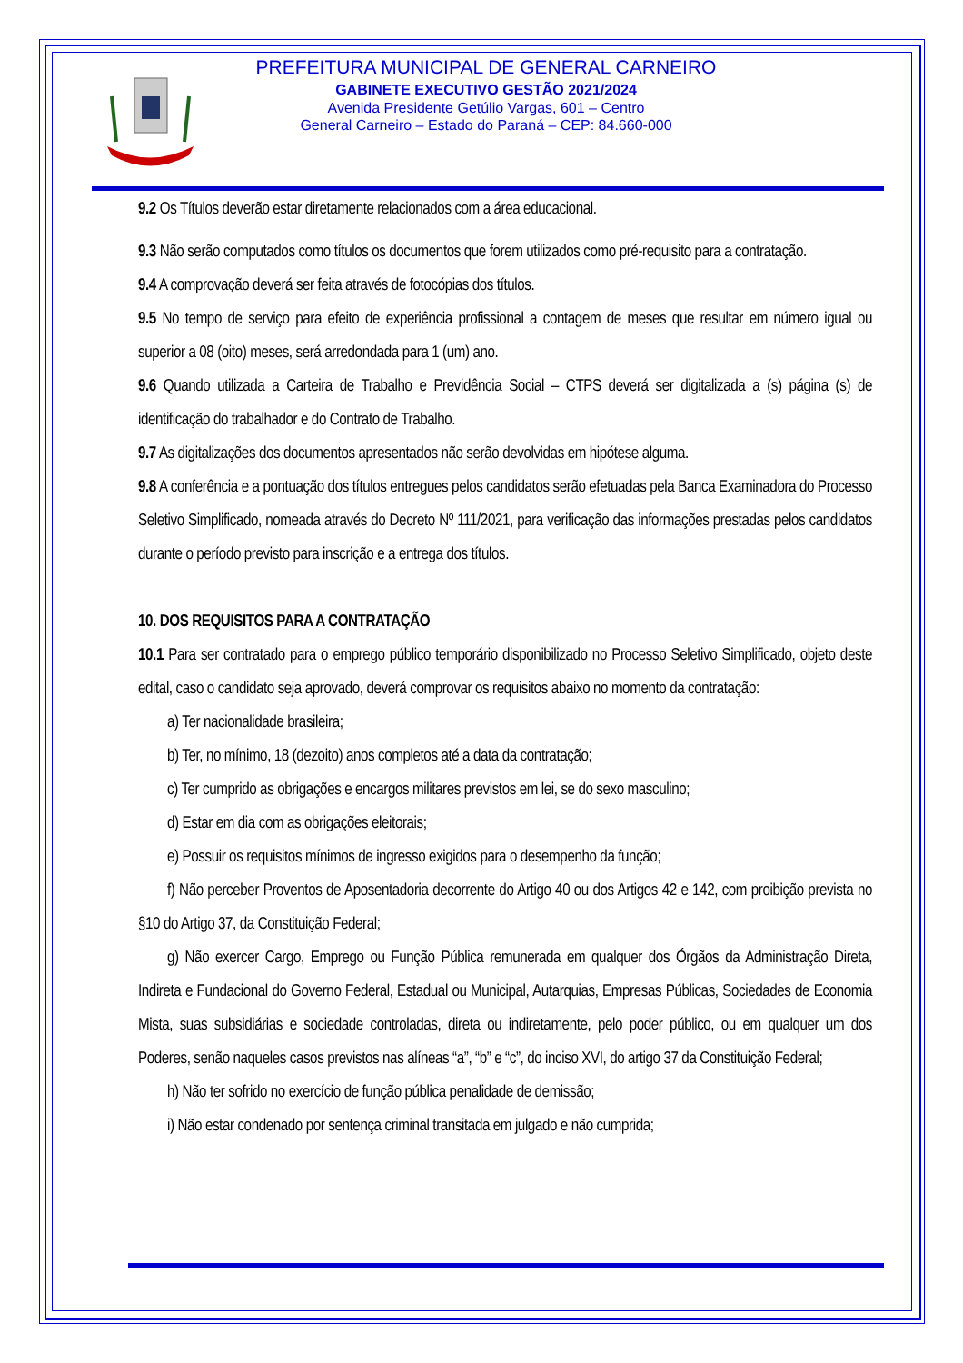PREFEITURA MUNICIPAL DE GENERAL CARNEIRO
GABINETE EXECUTIVO GESTÃO 2021/2024
Avenida Presidente Getúlio Vargas, 601 – Centro
General Carneiro – Estado do Paraná – CEP: 84.660-000
9.2 Os Títulos deverão estar diretamente relacionados com a área educacional.
9.3 Não serão computados como títulos os documentos que forem utilizados como pré-requisito para a contratação.
9.4 A comprovação deverá ser feita através de fotocópias dos títulos.
9.5 No tempo de serviço para efeito de experiência profissional a contagem de meses que resultar em número igual ou superior a 08 (oito) meses, será arredondada para 1 (um) ano.
9.6 Quando utilizada a Carteira de Trabalho e Previdência Social – CTPS deverá ser digitalizada a (s) página (s) de identificação do trabalhador e do Contrato de Trabalho.
9.7 As digitalizações dos documentos apresentados não serão devolvidas em hipótese alguma.
9.8 A conferência e a pontuação dos títulos entregues pelos candidatos serão efetuadas pela Banca Examinadora do Processo Seletivo Simplificado, nomeada através do Decreto Nº 111/2021, para verificação das informações prestadas pelos candidatos durante o período previsto para inscrição e a entrega dos títulos.
10. DOS REQUISITOS PARA A CONTRATAÇÃO
10.1 Para ser contratado para o emprego público temporário disponibilizado no Processo Seletivo Simplificado, objeto deste edital, caso o candidato seja aprovado, deverá comprovar os requisitos abaixo no momento da contratação:
a) Ter nacionalidade brasileira;
b) Ter, no mínimo, 18 (dezoito) anos completos até a data da contratação;
c) Ter cumprido as obrigações e encargos militares previstos em lei, se do sexo masculino;
d) Estar em dia com as obrigações eleitorais;
e) Possuir os requisitos mínimos de ingresso exigidos para o desempenho da função;
f) Não perceber Proventos de Aposentadoria decorrente do Artigo 40 ou dos Artigos 42 e 142, com proibição prevista no §10 do Artigo 37, da Constituição Federal;
g) Não exercer Cargo, Emprego ou Função Pública remunerada em qualquer dos Órgãos da Administração Direta, Indireta e Fundacional do Governo Federal, Estadual ou Municipal, Autarquias, Empresas Públicas, Sociedades de Economia Mista, suas subsidiárias e sociedade controladas, direta ou indiretamente, pelo poder público, ou em qualquer um dos Poderes, senão naqueles casos previstos nas alíneas “a”, “b” e “c”, do inciso XVI, do artigo 37 da Constituição Federal;
h) Não ter sofrido no exercício de função pública penalidade de demissão;
i) Não estar condenado por sentença criminal transitada em julgado e não cumprida;